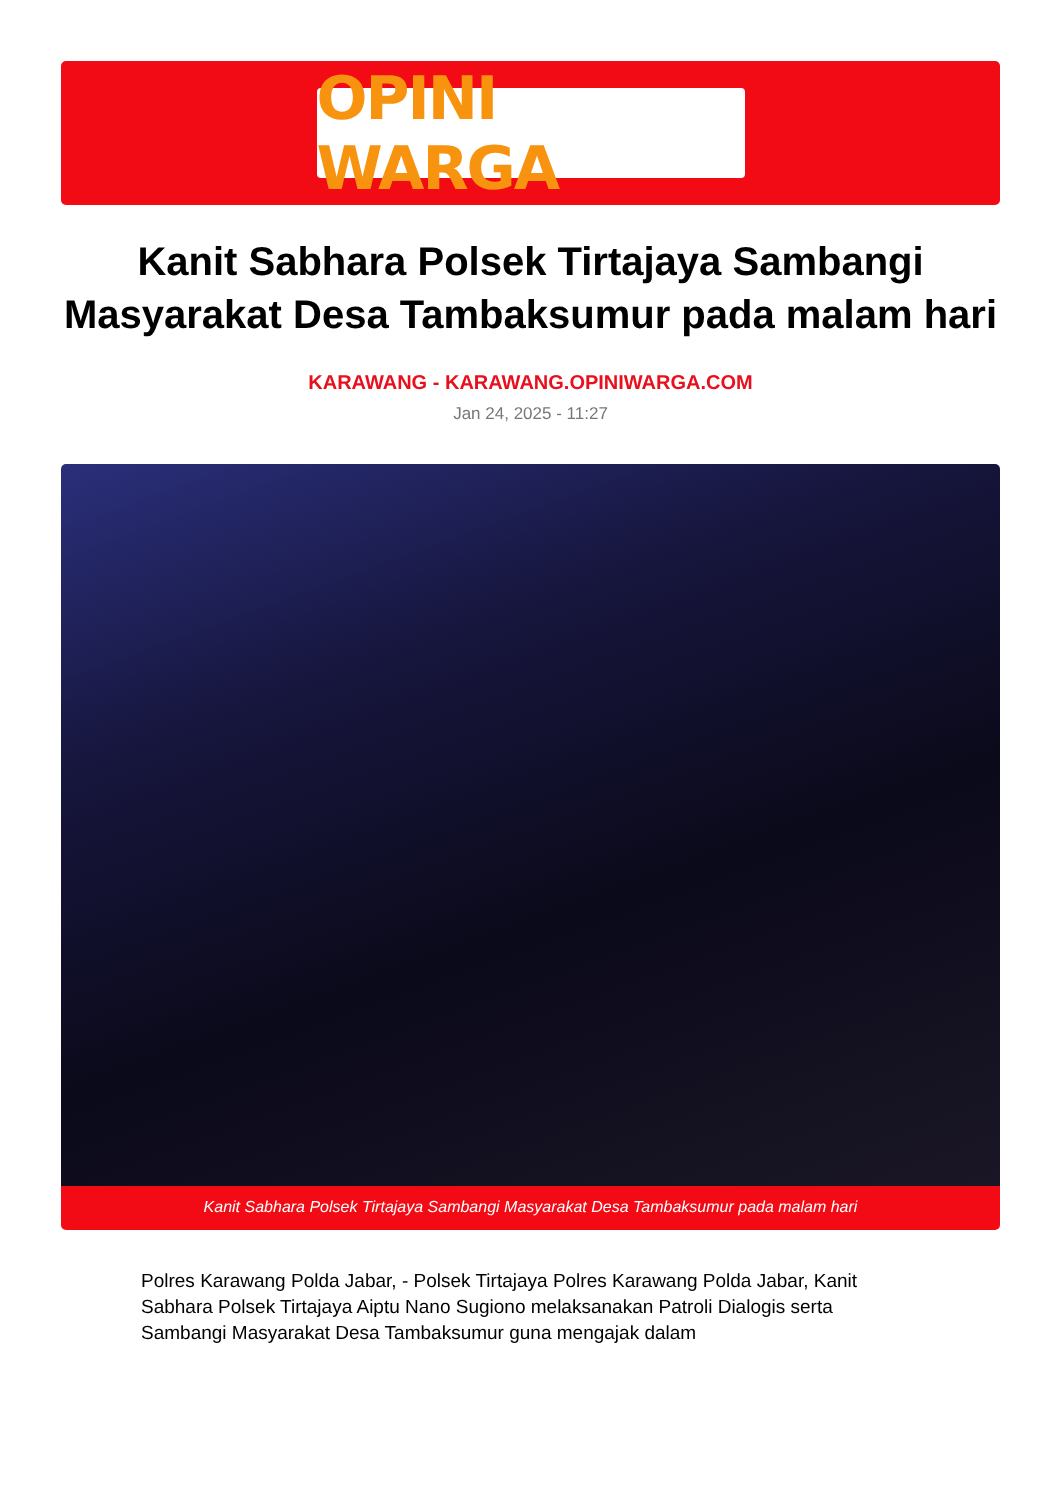OPINI WARGA
Kanit Sabhara Polsek Tirtajaya Sambangi Masyarakat Desa Tambaksumur pada malam hari
KARAWANG - KARAWANG.OPINIWARGA.COM
Jan 24, 2025 - 11:27
Kanit Sabhara Polsek Tirtajaya Sambangi Masyarakat Desa Tambaksumur pada malam hari
Polres Karawang Polda Jabar, - Polsek Tirtajaya Polres Karawang Polda Jabar, Kanit Sabhara Polsek Tirtajaya Aiptu Nano Sugiono melaksanakan Patroli Dialogis serta Sambangi Masyarakat Desa Tambaksumur guna mengajak dalam